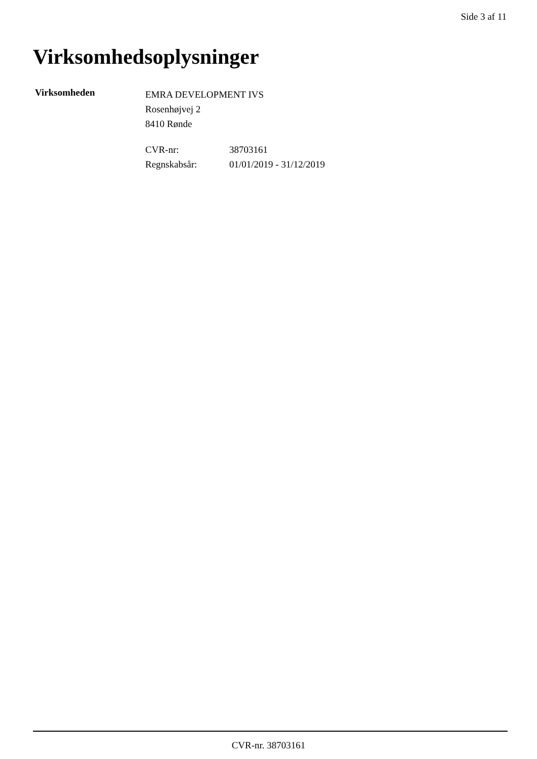Side 3 af 11
Virksomhedsoplysninger
Virksomheden
EMRA DEVELOPMENT IVS
Rosenhøjvej 2
8410 Rønde
| CVR-nr: | 38703161 |
| Regnskabsår: | 01/01/2019 - 31/12/2019 |
CVR-nr. 38703161